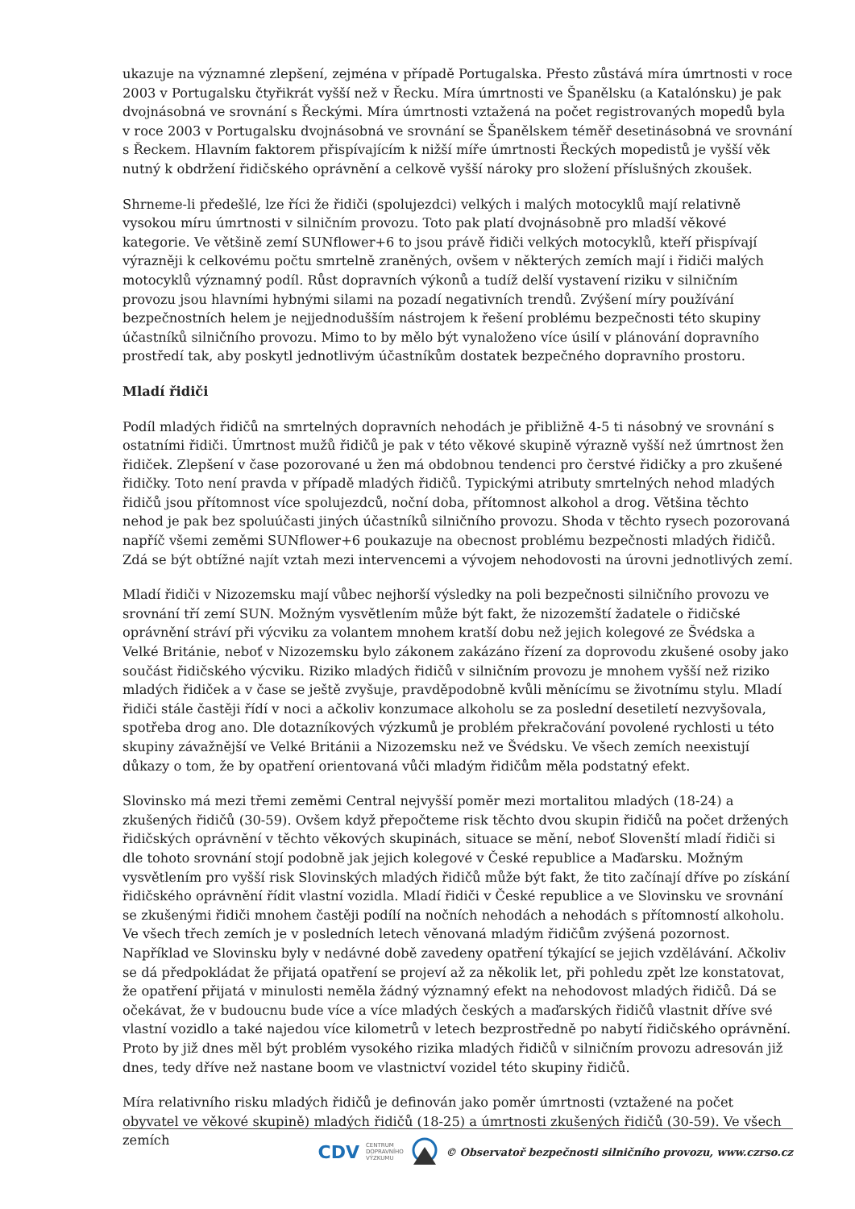ukazuje na významné zlepšení, zejména v případě Portugalska. Přesto zůstává míra úmrtnosti v roce 2003 v Portugalsku čtyřikrát vyšší než v Řecku. Míra úmrtnosti ve Španělsku (a Katalónsku) je pak dvojnásobná ve srovnání s Řeckými. Míra úmrtnosti vztažená na počet registrovaných mopedů byla v roce 2003 v Portugalsku dvojnásobná ve srovnání se Španělskem téměř desetinásobná ve srovnání s Řeckem. Hlavním faktorem přispívajícím k nižší míře úmrtnosti Řeckých mopedistů je vyšší věk nutný k obdržení řidičského oprávnění a celkově vyšší nároky pro složení příslušných zkoušek.
Shrneme-li předešlé, lze říci že řidiči (spolujezdci) velkých i malých motocyklů mají relativně vysokou míru úmrtnosti v silničním provozu. Toto pak platí dvojnásobně pro mladší věkové kategorie. Ve většině zemí SUNflower+6 to jsou právě řidiči velkých motocyklů, kteří přispívají výrazněji k celkovému počtu smrtelně zraněných, ovšem v některých zemích mají i řidiči malých motocyklů významný podíl. Růst dopravních výkonů a tudíž delší vystavení riziku v silničním provozu jsou hlavními hybnými silami na pozadí negativních trendů. Zvýšení míry používání bezpečnostních helem je nejjednodušším nástrojem k řešení problému bezpečnosti této skupiny účastníků silničního provozu. Mimo to by mělo být vynaloženo více úsilí v plánování dopravního prostředí tak, aby poskytl jednotlivým účastníkům dostatek bezpečného dopravního prostoru.
Mladí řidiči
Podíl mladých řidičů na smrtelných dopravních nehodách je přibližně 4-5 ti násobný ve srovnání s ostatními řidiči. Úmrtnost mužů řidičů je pak v této věkové skupině výrazně vyšší než úmrtnost žen řidiček. Zlepšení v čase pozorované u žen má obdobnou tendenci pro čerstvé řidičky a pro zkušené řidičky. Toto není pravda v případě mladých řidičů. Typickými atributy smrtelných nehod mladých řidičů jsou přítomnost více spolujezdců, noční doba, přítomnost alkohol a drog. Většina těchto nehod je pak bez spoluúčasti jiných účastníků silničního provozu. Shoda v těchto rysech pozorovaná napříč všemi zeměmi SUNflower+6 poukazuje na obecnost problému bezpečnosti mladých řidičů. Zdá se být obtížné najít vztah mezi intervencemi a vývojem nehodovosti na úrovni jednotlivých zemí.
Mladí řidiči v Nizozemsku mají vůbec nejhorší výsledky na poli bezpečnosti silničního provozu ve srovnání tří zemí SUN. Možným vysvětlením může být fakt, že nizozemští žadatele o řidičské oprávnění stráví při výcviku za volantem mnohem kratší dobu než jejich kolegové ze Švédska a Velké Británie, neboť v Nizozemsku bylo zákonem zakázáno řízení za doprovodu zkušené osoby jako součást řidičského výcviku. Riziko mladých řidičů v silničním provozu je mnohem vyšší než riziko mladých řidiček a v čase se ještě zvyšuje, pravděpodobně kvůli měnícímu se životnímu stylu. Mladí řidiči stále častěji řídí v noci a ačkoliv konzumace alkoholu se za poslední desetiletí nezvyšovala, spotřeba drog ano. Dle dotazníkových výzkumů je problém překračování povolené rychlosti u této skupiny závažnější ve Velké Británii a Nizozemsku než ve Švédsku. Ve všech zemích neexistují důkazy o tom, že by opatření orientovaná vůči mladým řidičům měla podstatný efekt.
Slovinsko má mezi třemi zeměmi Central nejvyšší poměr mezi mortalitou mladých (18-24) a zkušených řidičů (30-59). Ovšem když přepočteme risk těchto dvou skupin řidičů na počet držených řidičských oprávnění v těchto věkových skupinách, situace se mění, neboť Slovenští mladí řidiči si dle tohoto srovnání stojí podobně jak jejich kolegové v České republice a Maďarsku. Možným vysvětlením pro vyšší risk Slovinských mladých řidičů může být fakt, že tito začínají dříve po získání řidičského oprávnění řídit vlastní vozidla. Mladí řidiči v České republice a ve Slovinsku ve srovnání se zkušenými řidiči mnohem častěji podílí na nočních nehodách a nehodách s přítomností alkoholu. Ve všech třech zemích je v posledních letech věnovaná mladým řidičům zvýšená pozornost. Například ve Slovinsku byly v nedávné době zavedeny opatření týkající se jejich vzdělávání. Ačkoliv se dá předpokládat že přijatá opatření se projeví až za několik let, při pohledu zpět lze konstatovat, že opatření přijatá v minulosti neměla žádný významný efekt na nehodovost mladých řidičů. Dá se očekávat, že v budoucnu bude více a více mladých českých a maďarských řidičů vlastnit dříve své vlastní vozidlo a také najedou více kilometrů v letech bezprostředně po nabytí řidičského oprávnění. Proto by již dnes měl být problém vysokého rizika mladých řidičů v silničním provozu adresován již dnes, tedy dříve než nastane boom ve vlastnictví vozidel této skupiny řidičů.
Míra relativního risku mladých řidičů je definován jako poměr úmrtnosti (vztažené na počet obyvatel ve věkové skupině) mladých řidičů (18-25) a úmrtnosti zkušených řidičů (30-59). Ve všech zemích
CDV CENTRUM
DOPRAVNÍHO
VÝZKUMU © Observatoř bezpečnosti silničního provozu, www.czrso.cz